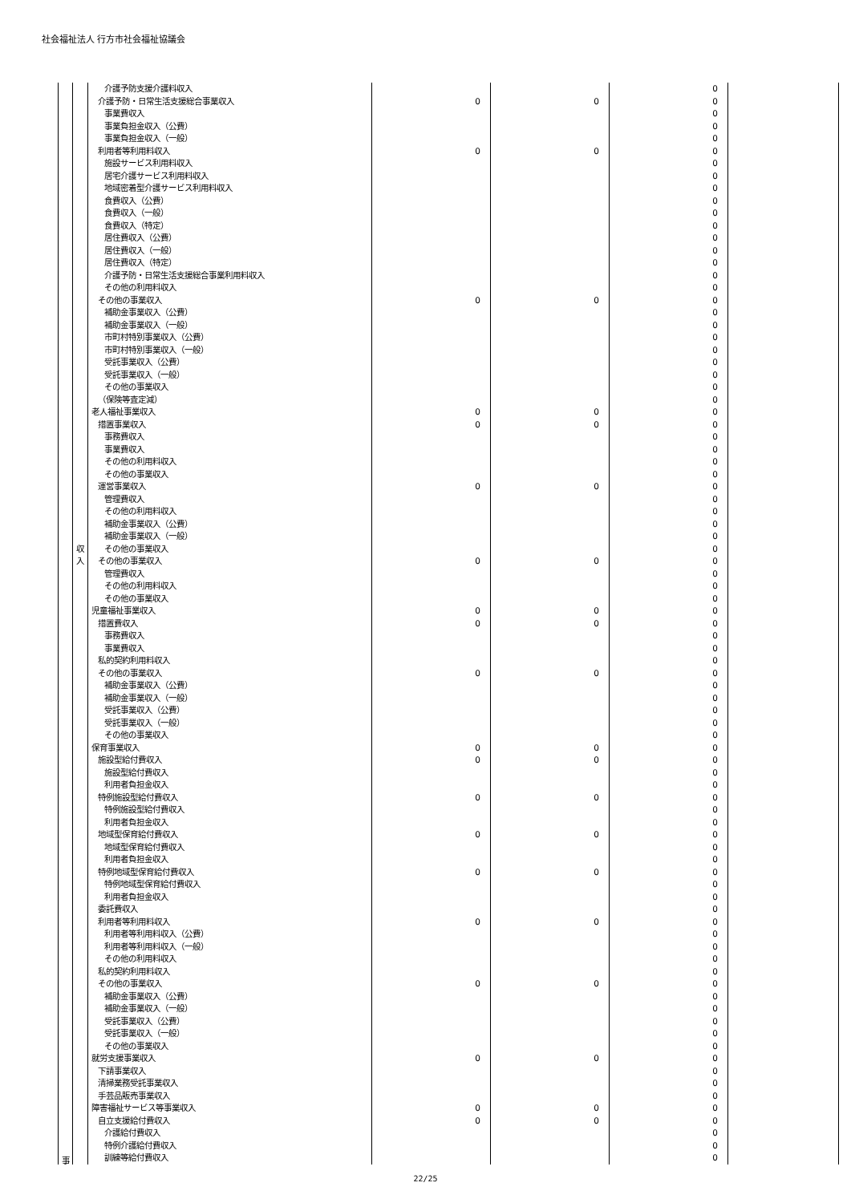社会福祉法人 行方市社会福祉協議会
| | | 介護予防支援介護料収入 | | | 0 | |
| | | 介護予防・日常生活支援総合事業収入 | 0 | 0 | 0 | |
| | | 事業費収入 | | | 0 | |
| | | 事業負担金収入（公費） | | | 0 | |
| | | 事業負担金収入（一般） | | | 0 | |
| | | 利用者等利用料収入 | 0 | 0 | 0 | |
| | | 施設サービス利用料収入 | | | 0 | |
| | | 居宅介護サービス利用料収入 | | | 0 | |
| | | 地域密着型介護サービス利用料収入 | | | 0 | |
| | | 食費収入（公費） | | | 0 | |
| | | 食費収入（一般） | | | 0 | |
| | | 食費収入（特定） | | | 0 | |
| | | 居住費収入（公費） | | | 0 | |
| | | 居住費収入（一般） | | | 0 | |
| | | 居住費収入（特定） | | | 0 | |
| | | 介護予防・日常生活支援総合事業利用料収入 | | | 0 | |
| | | その他の利用料収入 | | | 0 | |
| | | その他の事業収入 | 0 | 0 | 0 | |
| | | 補助金事業収入（公費） | | | 0 | |
| | | 補助金事業収入（一般） | | | 0 | |
| | | 市町村特別事業収入（公費） | | | 0 | |
| | | 市町村特別事業収入（一般） | | | 0 | |
| | | 受託事業収入（公費） | | | 0 | |
| | | 受託事業収入（一般） | | | 0 | |
| | | その他の事業収入 | | | 0 | |
| | | （保険等査定減） | | | 0 | |
| | | 老人福祉事業収入 | 0 | 0 | 0 | |
| | | 措置事業収入 | 0 | 0 | 0 | |
| | | 事務費収入 | | | 0 | |
| | | 事業費収入 | | | 0 | |
| | | その他の利用料収入 | | | 0 | |
| | | その他の事業収入 | | | 0 | |
| | | 運営事業収入 | 0 | 0 | 0 | |
| | | 管理費収入 | | | 0 | |
| | | その他の利用料収入 | | | 0 | |
| | | 補助金事業収入（公費） | | | 0 | |
| | | 補助金事業収入（一般） | | | 0 | |
| | 収 | その他の事業収入 | | | 0 | |
| | 入 | その他の事業収入 | 0 | 0 | 0 | |
| | | 管理費収入 | | | 0 | |
| | | その他の利用料収入 | | | 0 | |
| | | その他の事業収入 | | | 0 | |
| | | 児童福祉事業収入 | 0 | 0 | 0 | |
| | | 措置費収入 | 0 | 0 | 0 | |
| | | 事務費収入 | | | 0 | |
| | | 事業費収入 | | | 0 | |
| | | 私的契約利用料収入 | | | 0 | |
| | | その他の事業収入 | 0 | 0 | 0 | |
| | | 補助金事業収入（公費） | | | 0 | |
| | | 補助金事業収入（一般） | | | 0 | |
| | | 受託事業収入（公費） | | | 0 | |
| | | 受託事業収入（一般） | | | 0 | |
| | | その他の事業収入 | | | 0 | |
| | | 保育事業収入 | 0 | 0 | 0 | |
| | | 施設型給付費収入 | 0 | 0 | 0 | |
| | | 施設型給付費収入 | | | 0 | |
| | | 利用者負担金収入 | | | 0 | |
| | | 特例施設型給付費収入 | 0 | 0 | 0 | |
| | | 特例施設型給付費収入 | | | 0 | |
| | | 利用者負担金収入 | | | 0 | |
| | | 地域型保育給付費収入 | 0 | 0 | 0 | |
| | | 地域型保育給付費収入 | | | 0 | |
| | | 利用者負担金収入 | | | 0 | |
| | | 特例地域型保育給付費収入 | 0 | 0 | 0 | |
| | | 特例地域型保育給付費収入 | | | 0 | |
| | | 利用者負担金収入 | | | 0 | |
| | | 委託費収入 | | | 0 | |
| | | 利用者等利用料収入 | 0 | 0 | 0 | |
| | | 利用者等利用料収入（公費） | | | 0 | |
| | | 利用者等利用料収入（一般） | | | 0 | |
| | | その他の利用料収入 | | | 0 | |
| | | 私的契約利用料収入 | | | 0 | |
| | | その他の事業収入 | 0 | 0 | 0 | |
| | | 補助金事業収入（公費） | | | 0 | |
| | | 補助金事業収入（一般） | | | 0 | |
| | | 受託事業収入（公費） | | | 0 | |
| | | 受託事業収入（一般） | | | 0 | |
| | | その他の事業収入 | | | 0 | |
| | | 就労支援事業収入 | 0 | 0 | 0 | |
| | | 下請事業収入 | | | 0 | |
| | | 清掃業務受託事業収入 | | | 0 | |
| | | 手芸品販売事業収入 | | | 0 | |
| | | 障害福祉サービス等事業収入 | 0 | 0 | 0 | |
| | | 自立支援給付費収入 | 0 | 0 | 0 | |
| | | 介護給付費収入 | | | 0 | |
| | | 特例介護給付費収入 | | | 0 | |
| 事 | | 訓練等給付費収入 | | | 0 | |
22/25